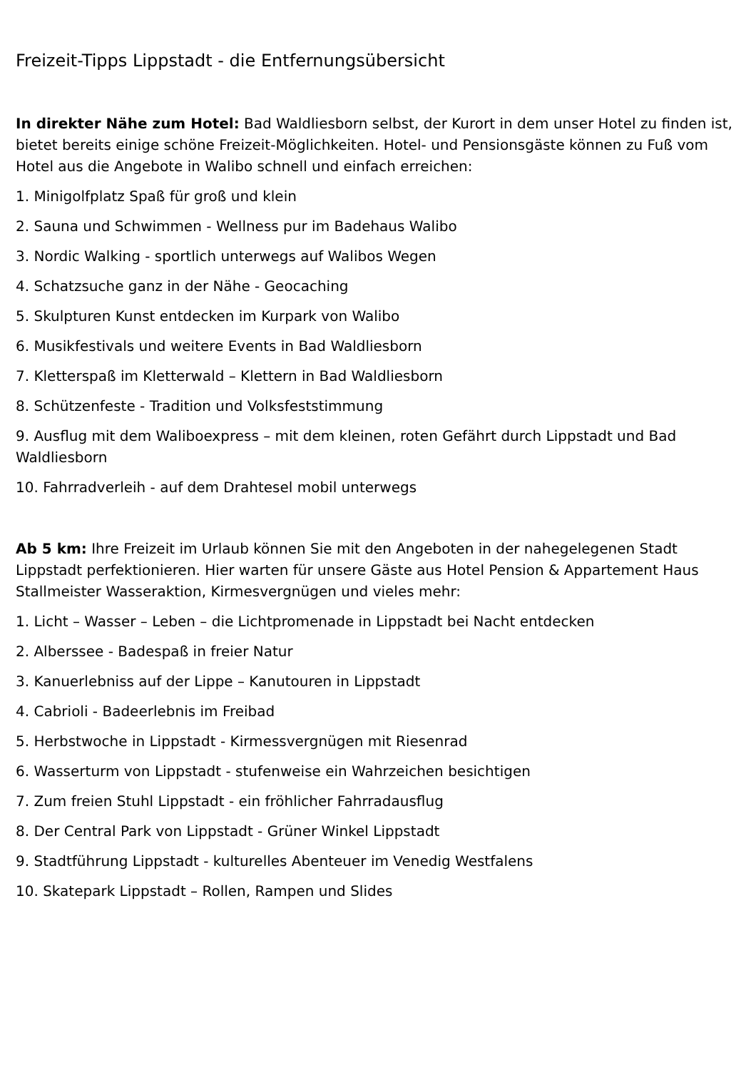Freizeit-Tipps Lippstadt - die Entfernungsübersicht
In direkter Nähe zum Hotel: Bad Waldliesborn selbst, der Kurort in dem unser Hotel zu finden ist, bietet bereits einige schöne Freizeit-Möglichkeiten. Hotel- und Pensionsgäste können zu Fuß vom Hotel aus die Angebote in Walibo schnell und einfach erreichen:
1. Minigolfplatz Spaß für groß und klein
2. Sauna und Schwimmen - Wellness pur im Badehaus Walibo
3. Nordic Walking - sportlich unterwegs auf Walibos Wegen
4. Schatzsuche ganz in der Nähe - Geocaching
5. Skulpturen Kunst entdecken im Kurpark von Walibo
6. Musikfestivals und weitere Events in Bad Waldliesborn
7. Kletterspaß im Kletterwald – Klettern in Bad Waldliesborn
8. Schützenfeste - Tradition und Volksfeststimmung
9. Ausflug mit dem Waliboexpress – mit dem kleinen, roten Gefährt durch Lippstadt und Bad Waldliesborn
10. Fahrradverleih - auf dem Drahtesel mobil unterwegs
Ab 5 km: Ihre Freizeit im Urlaub können Sie mit den Angeboten in der nahegelegenen Stadt Lippstadt perfektionieren. Hier warten für unsere Gäste aus Hotel Pension & Appartement Haus Stallmeister Wasseraktion, Kirmesvergnügen und vieles mehr:
1. Licht – Wasser – Leben – die Lichtpromenade in Lippstadt bei Nacht entdecken
2. Alberssee - Badespaß in freier Natur
3. Kanuerlebniss auf der Lippe – Kanutouren in Lippstadt
4. Cabrioli - Badeerlebnis im Freibad
5. Herbstwoche in Lippstadt - Kirmessvergnügen mit Riesenrad
6. Wasserturm von Lippstadt - stufenweise ein Wahrzeichen besichtigen
7. Zum freien Stuhl Lippstadt - ein fröhlicher Fahrradausflug
8. Der Central Park von Lippstadt - Grüner Winkel Lippstadt
9. Stadtführung Lippstadt - kulturelles Abenteuer im Venedig Westfalens
10. Skatepark Lippstadt – Rollen, Rampen und Slides